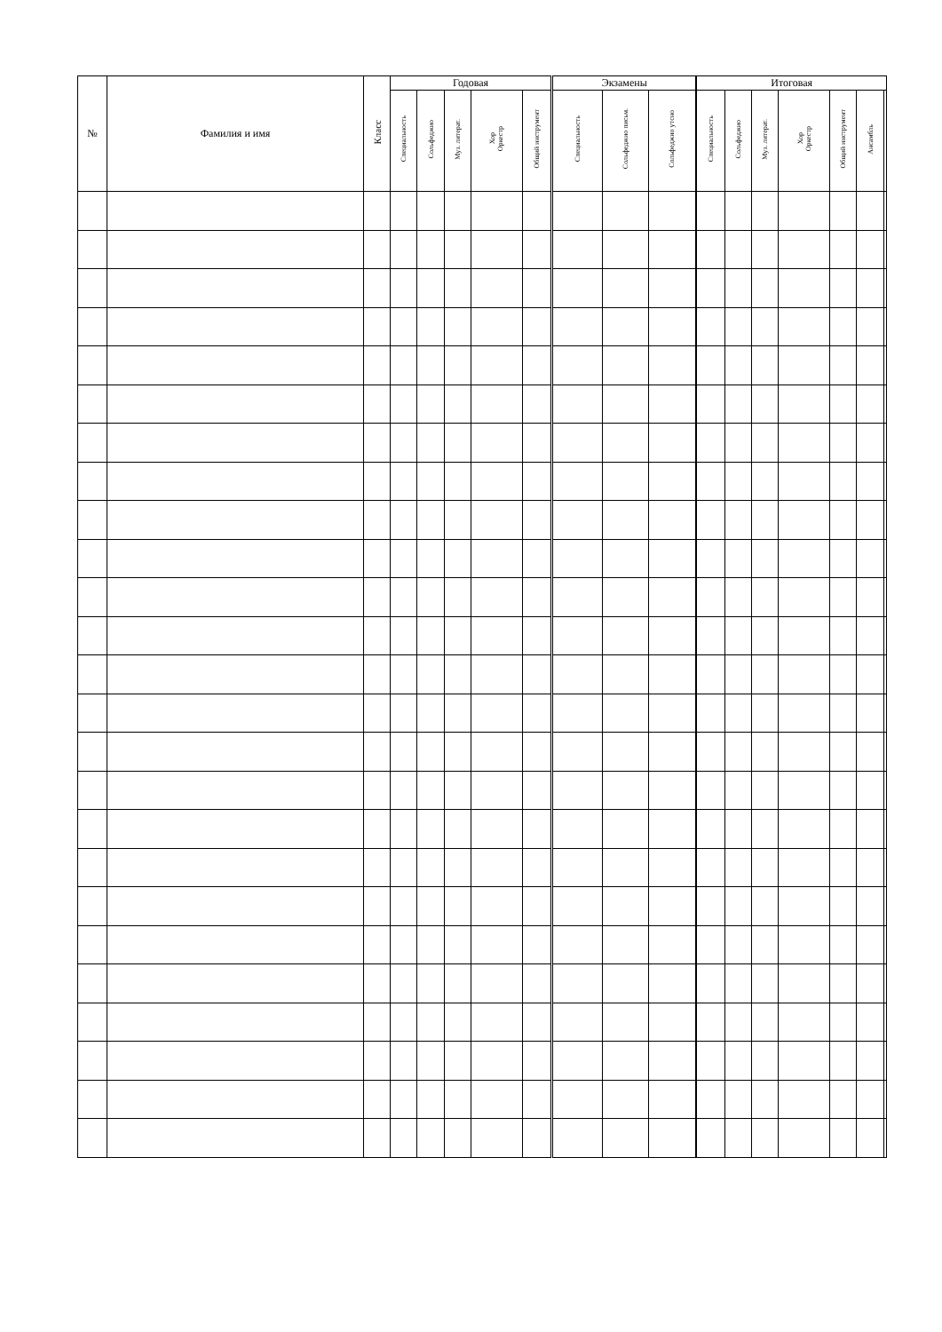| № | Фамилия и имя | Класс | Годовая | | | | | Экзамены | | | Итоговая | | | | | | |
| --- | --- | --- | --- | --- | --- | --- | --- | --- | --- | --- | --- | --- | --- | --- | --- | --- | --- |
| | | | Специальность | Сольфеджио | Муз. литерат. | Хор Оркестр | Общий инструмент | Специальность | Сольфеджио письм. | Сольфеджио утсно | Специальность | Сольфеджио | Муз. литерат. | Хор Оркестр | Общий инструмент | Ансамбль | |